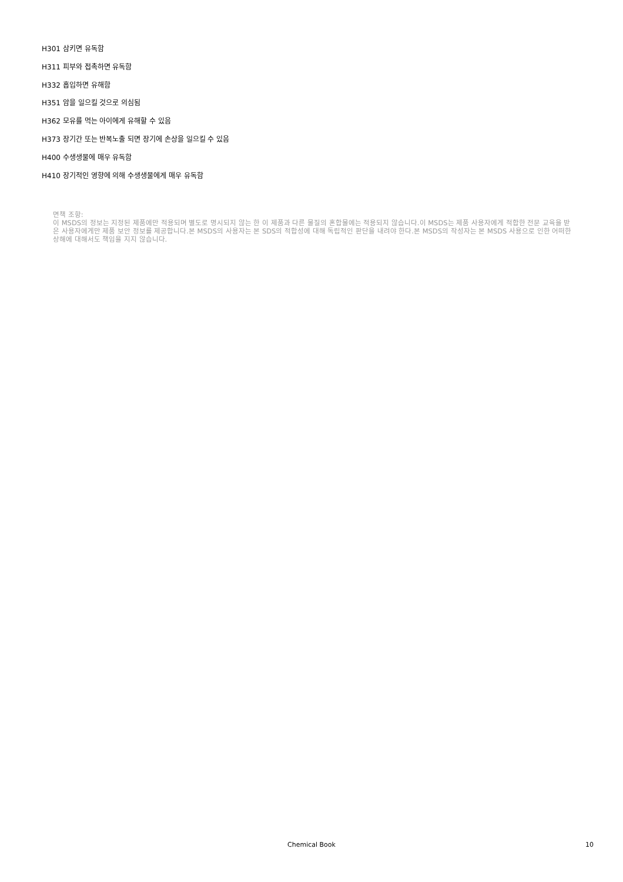H301 삼키면 유독함
H311 피부와 접촉하면 유독함
H332 흡입하면 유해함
H351 암을 일으킬 것으로 의심됨
H362 모유를 먹는 아이에게 유해할 수 있음
H373 장기간 또는 반복노출 되면 장기에 손상을 일으킬 수 있음
H400 수생생물에 매우 유독함
H410 장기적인 영향에 의해 수생생물에게 매우 유독함
면책 조항:
이 MSDS의 정보는 지정된 제품에만 적용되며 별도로 명시되지 않는 한 이 제품과 다른 물질의 혼합물에는 적용되지 않습니다.이 MSDS는 제품 사용자에게 적합한 전문 교육을 받은 사용자에게만 제품 보안 정보를 제공합니다.본 MSDS의 사용자는 본 SDS의 적합성에 대해 독립적인 판단을 내려야 한다.본 MSDS의 작성자는 본 MSDS 사용으로 인한 어떠한 상해에 대해서도 책임을 지지 않습니다.
Chemical Book
10